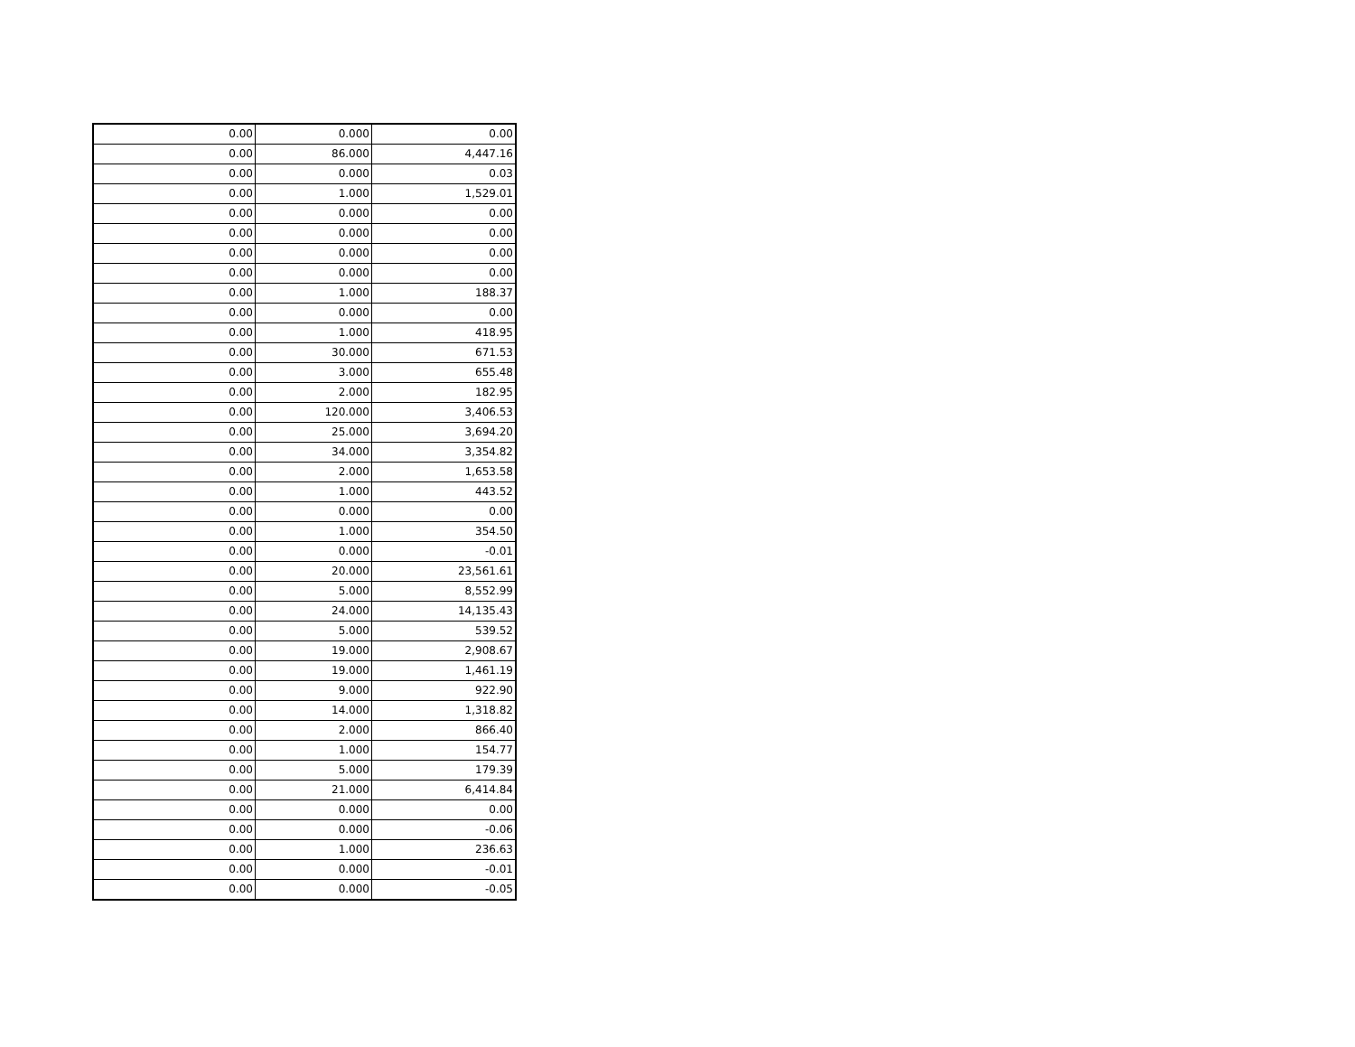| 0.00 | 0.000 | 0.00 |
| 0.00 | 86.000 | 4,447.16 |
| 0.00 | 0.000 | 0.03 |
| 0.00 | 1.000 | 1,529.01 |
| 0.00 | 0.000 | 0.00 |
| 0.00 | 0.000 | 0.00 |
| 0.00 | 0.000 | 0.00 |
| 0.00 | 0.000 | 0.00 |
| 0.00 | 1.000 | 188.37 |
| 0.00 | 0.000 | 0.00 |
| 0.00 | 1.000 | 418.95 |
| 0.00 | 30.000 | 671.53 |
| 0.00 | 3.000 | 655.48 |
| 0.00 | 2.000 | 182.95 |
| 0.00 | 120.000 | 3,406.53 |
| 0.00 | 25.000 | 3,694.20 |
| 0.00 | 34.000 | 3,354.82 |
| 0.00 | 2.000 | 1,653.58 |
| 0.00 | 1.000 | 443.52 |
| 0.00 | 0.000 | 0.00 |
| 0.00 | 1.000 | 354.50 |
| 0.00 | 0.000 | -0.01 |
| 0.00 | 20.000 | 23,561.61 |
| 0.00 | 5.000 | 8,552.99 |
| 0.00 | 24.000 | 14,135.43 |
| 0.00 | 5.000 | 539.52 |
| 0.00 | 19.000 | 2,908.67 |
| 0.00 | 19.000 | 1,461.19 |
| 0.00 | 9.000 | 922.90 |
| 0.00 | 14.000 | 1,318.82 |
| 0.00 | 2.000 | 866.40 |
| 0.00 | 1.000 | 154.77 |
| 0.00 | 5.000 | 179.39 |
| 0.00 | 21.000 | 6,414.84 |
| 0.00 | 0.000 | 0.00 |
| 0.00 | 0.000 | -0.06 |
| 0.00 | 1.000 | 236.63 |
| 0.00 | 0.000 | -0.01 |
| 0.00 | 0.000 | -0.05 |